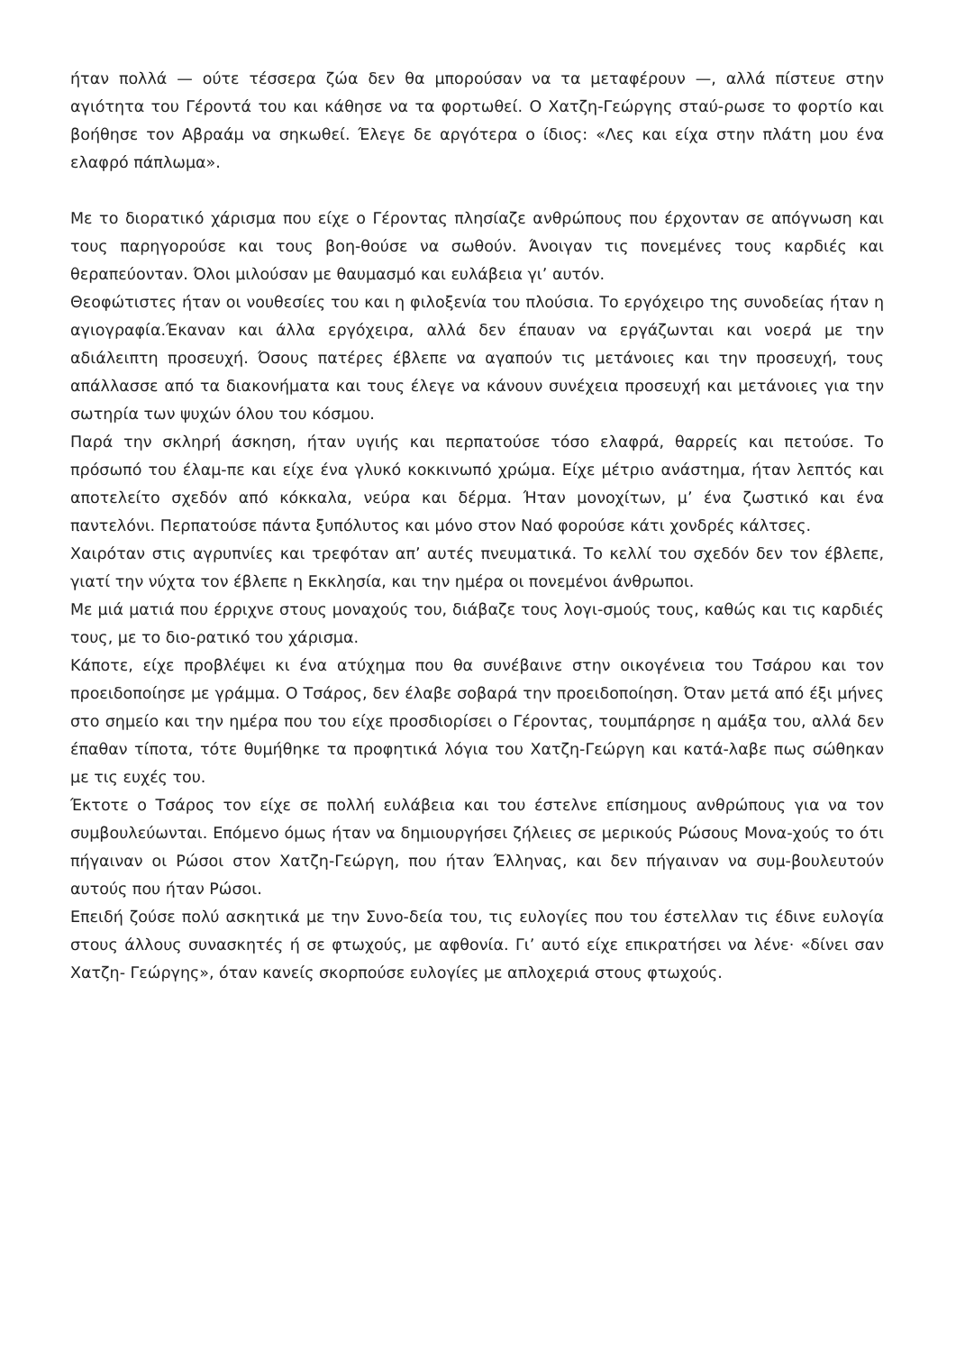ήταν πολλά — ούτε τέσσερα ζώα δεν θα μπορούσαν να τα μεταφέρουν —, αλλά πίστευε στην αγιότητα του Γέροντά του και κάθησε να τα φορτωθεί. Ο Χατζη-Γεώργης σταύ-ρωσε το φορτίο και βοήθησε τον Αβραάμ να σηκωθεί. Έλεγε δε αργότερα ο ίδιος: «Λες και είχα στην πλάτη μου ένα ελαφρό πάπλωμα».
Με το διορατικό χάρισμα που είχε ο Γέροντας πλησίαζε ανθρώπους που έρχονταν σε απόγνωση και τους παρηγορούσε και τους βοη-θούσε να σωθούν. Άνοιγαν τις πονεμένες τους καρδιές και θεραπεύονταν. Όλοι μιλούσαν με θαυμασμό και ευλάβεια γι’ αυτόν.
Θεοφώτιστες ήταν οι νουθεσίες του και η φιλοξενία του πλούσια. Το εργόχειρο της συνοδείας ήταν η αγιογραφία.Έκαναν και άλλα εργόχειρα, αλλά δεν έπαυαν να εργάζωνται και νοερά με την αδιάλειπτη προσευχή. Όσους πατέρες έβλεπε να αγαπούν τις μετάνοιες και την προσευχή, τους απάλλασσε από τα διακονήματα και τους έλεγε να κάνουν συνέχεια προσευχή και μετάνοιες για την σωτηρία των ψυχών όλου του κόσμου.
Παρά την σκληρή άσκηση, ήταν υγιής και περπατούσε τόσο ελαφρά, θαρρείς και πετούσε. Το πρόσωπό του έλαμ-πε και είχε ένα γλυκό κοκκινωπό χρώμα. Είχε μέτριο ανάστημα, ήταν λεπτός και αποτελείτο σχεδόν από κόκκαλα, νεύρα και δέρμα. Ήταν μονοχίτων, μ’ ένα ζωστικό και ένα παντελόνι. Περπατούσε πάντα ξυπόλυτος και μόνο στον Ναό φορούσε κάτι χονδρές κάλτσες.
Χαιρόταν στις αγρυπνίες και τρεφόταν απ’ αυτές πνευματικά. Το κελλί του σχεδόν δεν τον έβλεπε, γιατί την νύχτα τον έβλεπε η Εκκλησία, και την ημέρα οι πονεμένοι άνθρωποι.
Με μιά ματιά που έρριχνε στους μοναχούς του, διάβαζε τους λογι-σμούς τους, καθώς και τις καρδιές τους, με το διο-ρατικό του χάρισμα.
Κάποτε, είχε προβλέψει κι ένα ατύχημα που θα συνέβαινε στην οικογένεια του Τσάρου και τον προειδοποίησε με γράμμα. Ο Τσάρος, δεν έλαβε σοβαρά την προειδοποίηση. Όταν μετά από έξι μήνες στο σημείο και την ημέρα που του είχε προσδιορίσει ο Γέροντας, τουμπάρησε η αμάξα του, αλλά δεν έπαθαν τίποτα, τότε θυμήθηκε τα προφητικά λόγια του Χατζη-Γεώργη και κατά-λαβε πως σώθηκαν με τις ευχές του.
Έκτοτε ο Τσάρος τον είχε σε πολλή ευλάβεια και του έστελνε επίσημους ανθρώπους για να τον συμβουλεύωνται. Επόμενο όμως ήταν να δημιουργήσει ζήλειες σε μερικούς Ρώσους Μονα-χούς το ότι πήγαιναν οι Ρώσοι στον Χατζη-Γεώργη, που ήταν Έλληνας, και δεν πήγαιναν να συμ-βουλευτούν αυτούς που ήταν Ρώσοι.
Επειδή ζούσε πολύ ασκητικά με την Συνο-δεία του, τις ευλογίες που του έστελλαν τις έδινε ευλογία στους άλλους συνασκητές ή σε φτωχούς, με αφθονία. Γι’ αυτό είχε επικρατήσει να λένε· «δίνει σαν Χατζη- Γεώργης», όταν κανείς σκορπούσε ευλογίες με απλοχεριά στους φτωχούς.